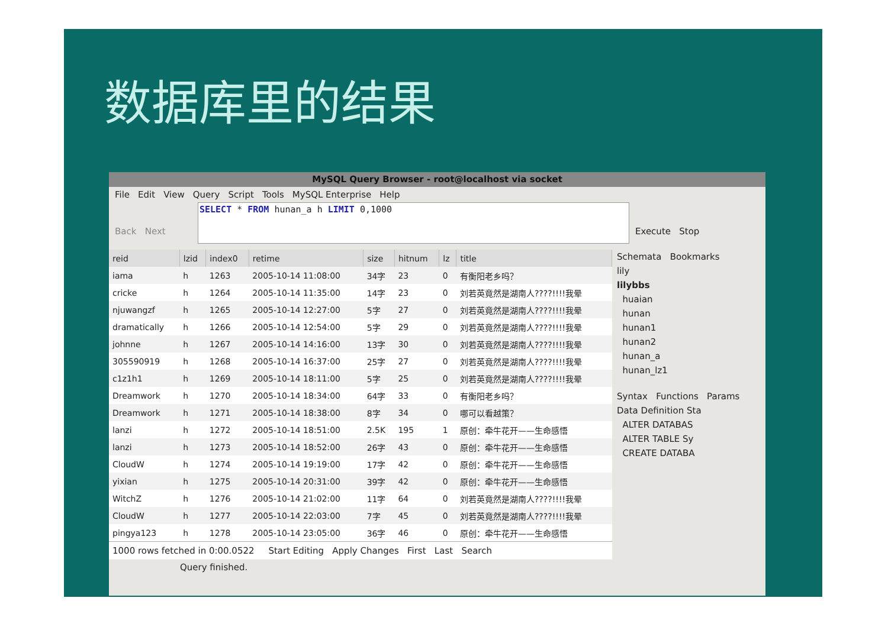数据库里的结果
MySQL Query Browser - root@localhost via socket
File Edit View Query Script Tools MySQL Enterprise Help
Back Next
SELECT * FROM hunan_a h LIMIT 0,1000
Execute Stop
| reid | lzid | index0 | retime | size | hitnum | lz | title |
| --- | --- | --- | --- | --- | --- | --- | --- |
| iama | h | 1263 | 2005-10-14 11:08:00 | 34字 | 23 | 0 | 有衡阳老乡吗？ |
| cricke | h | 1264 | 2005-10-14 11:35:00 | 14字 | 23 | 0 | 刘若英竟然是湖南人????!!!!我晕 |
| njuwangzf | h | 1265 | 2005-10-14 12:27:00 | 5字 | 27 | 0 | 刘若英竟然是湖南人????!!!!我晕 |
| dramatically | h | 1266 | 2005-10-14 12:54:00 | 5字 | 29 | 0 | 刘若英竟然是湖南人????!!!!我晕 |
| johnne | h | 1267 | 2005-10-14 14:16:00 | 13字 | 30 | 0 | 刘若英竟然是湖南人????!!!!我晕 |
| 305590919 | h | 1268 | 2005-10-14 16:37:00 | 25字 | 27 | 0 | 刘若英竟然是湖南人????!!!!我晕 |
| c1z1h1 | h | 1269 | 2005-10-14 18:11:00 | 5字 | 25 | 0 | 刘若英竟然是湖南人????!!!!我晕 |
| Dreamwork | h | 1270 | 2005-10-14 18:34:00 | 64字 | 33 | 0 | 有衡阳老乡吗？ |
| Dreamwork | h | 1271 | 2005-10-14 18:38:00 | 8字 | 34 | 0 | 哪可以看越策？ |
| lanzi | h | 1272 | 2005-10-14 18:51:00 | 2.5K | 195 | 1 | 原创：牵牛花开——生命感悟 |
| lanzi | h | 1273 | 2005-10-14 18:52:00 | 26字 | 43 | 0 | 原创：牵牛花开——生命感悟 |
| CloudW | h | 1274 | 2005-10-14 19:19:00 | 17字 | 42 | 0 | 原创：牵牛花开——生命感悟 |
| yixian | h | 1275 | 2005-10-14 20:31:00 | 39字 | 42 | 0 | 原创：牵牛花开——生命感悟 |
| WitchZ | h | 1276 | 2005-10-14 21:02:00 | 11字 | 64 | 0 | 刘若英竟然是湖南人????!!!!我晕 |
| CloudW | h | 1277 | 2005-10-14 22:03:00 | 7字 | 45 | 0 | 刘若英竟然是湖南人????!!!!我晕 |
| pingya123 | h | 1278 | 2005-10-14 23:05:00 | 36字 | 46 | 0 | 原创：牵牛花开——生命感悟 |
1000 rows fetched in 0:00.0522 Start Editing Apply Changes First Last Search
Schemata Bookmarks
lily
lilybbs
huaian
hunan
hunan1
hunan2
hunan_a
hunan_lz1
Syntax Functions Params
Data Definition Sta
ALTER DATABAS
ALTER TABLE Sy
CREATE DATABA
Query finished.